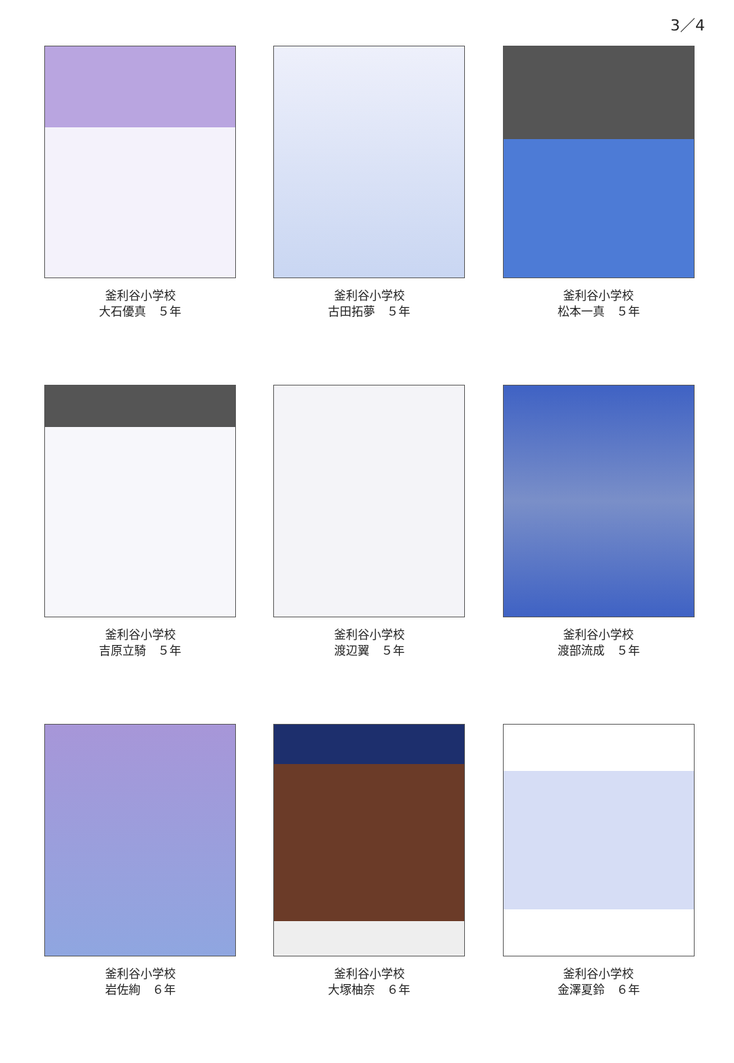3／4
釜利谷小学校
大石優真　５年
釜利谷小学校
古田拓夢　５年
釜利谷小学校
松本一真　５年
釜利谷小学校
吉原立騎　５年
釜利谷小学校
渡辺翼　５年
釜利谷小学校
渡部流成　５年
釜利谷小学校
岩佐絢　６年
釜利谷小学校
大塚柚奈　６年
釜利谷小学校
金澤夏鈴　６年